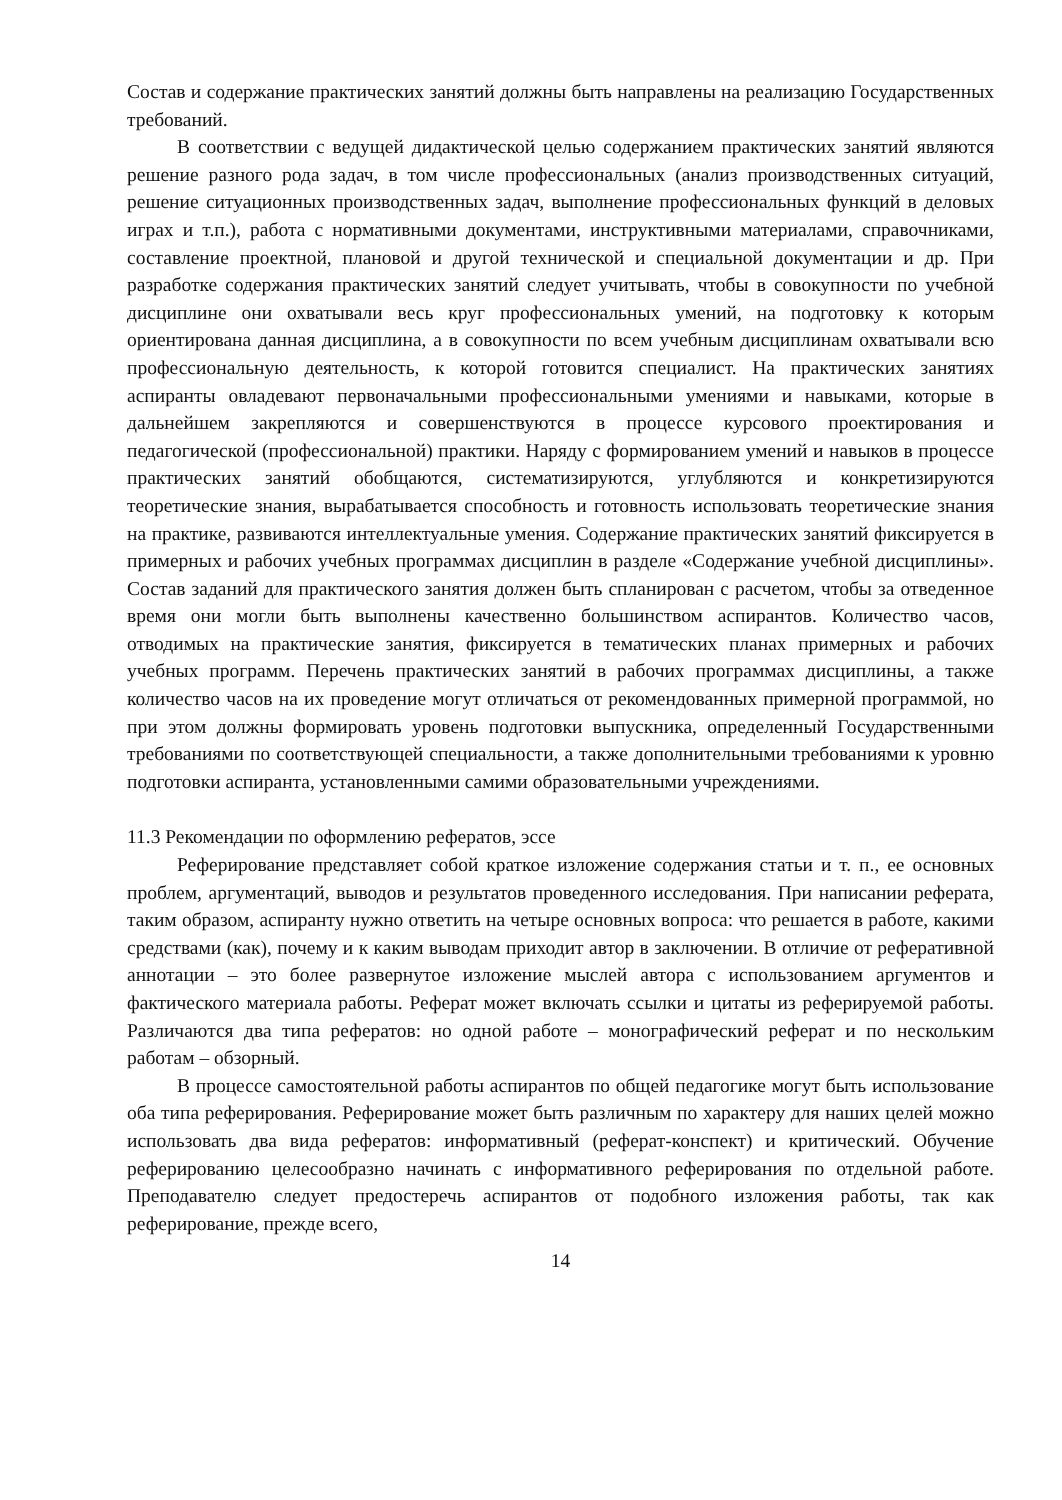Состав и содержание практических занятий должны быть направлены на реализацию Государственных требований.
В соответствии с ведущей дидактической целью содержанием практических занятий являются решение разного рода задач, в том числе профессиональных (анализ производственных ситуаций, решение ситуационных производственных задач, выполнение профессиональных функций в деловых играх и т.п.), работа с нормативными документами, инструктивными материалами, справочниками, составление проектной, плановой и другой технической и специальной документации и др. При разработке содержания практических занятий следует учитывать, чтобы в совокупности по учебной дисциплине они охватывали весь круг профессиональных умений, на подготовку к которым ориентирована данная дисциплина, а в совокупности по всем учебным дисциплинам охватывали всю профессиональную деятельность, к которой готовится специалист. На практических занятиях аспиранты овладевают первоначальными профессиональными умениями и навыками, которые в дальнейшем закрепляются и совершенствуются в процессе курсового проектирования и педагогической (профессиональной) практики. Наряду с формированием умений и навыков в процессе практических занятий обобщаются, систематизируются, углубляются и конкретизируются теоретические знания, вырабатывается способность и готовность использовать теоретические знания на практике, развиваются интеллектуальные умения. Содержание практических занятий фиксируется в примерных и рабочих учебных программах дисциплин в разделе «Содержание учебной дисциплины». Состав заданий для практического занятия должен быть спланирован с расчетом, чтобы за отведенное время они могли быть выполнены качественно большинством аспирантов. Количество часов, отводимых на практические занятия, фиксируется в тематических планах примерных и рабочих учебных программ. Перечень практических занятий в рабочих программах дисциплины, а также количество часов на их проведение могут отличаться от рекомендованных примерной программой, но при этом должны формировать уровень подготовки выпускника, определенный Государственными требованиями по соответствующей специальности, а также дополнительными требованиями к уровню подготовки аспиранта, установленными самими образовательными учреждениями.
11.3 Рекомендации по оформлению рефератов, эссе
Реферирование представляет собой краткое изложение содержания статьи и т. п., ее основных проблем, аргументаций, выводов и результатов проведенного исследования. При написании реферата, таким образом, аспиранту нужно ответить на четыре основных вопроса: что решается в работе, какими средствами (как), почему и к каким выводам приходит автор в заключении. В отличие от реферативной аннотации – это более развернутое изложение мыслей автора с использованием аргументов и фактического материала работы. Реферат может включать ссылки и цитаты из реферируемой работы. Различаются два типа рефератов: но одной работе – монографический реферат и по нескольким работам – обзорный.
В процессе самостоятельной работы аспирантов по общей педагогике могут быть использование оба типа реферирования. Реферирование может быть различным по характеру для наших целей можно использовать два вида рефератов: информативный (реферат-конспект) и критический. Обучение реферированию целесообразно начинать с информативного реферирования по отдельной работе. Преподавателю следует предостеречь аспирантов от подобного изложения работы, так как реферирование, прежде всего,
14